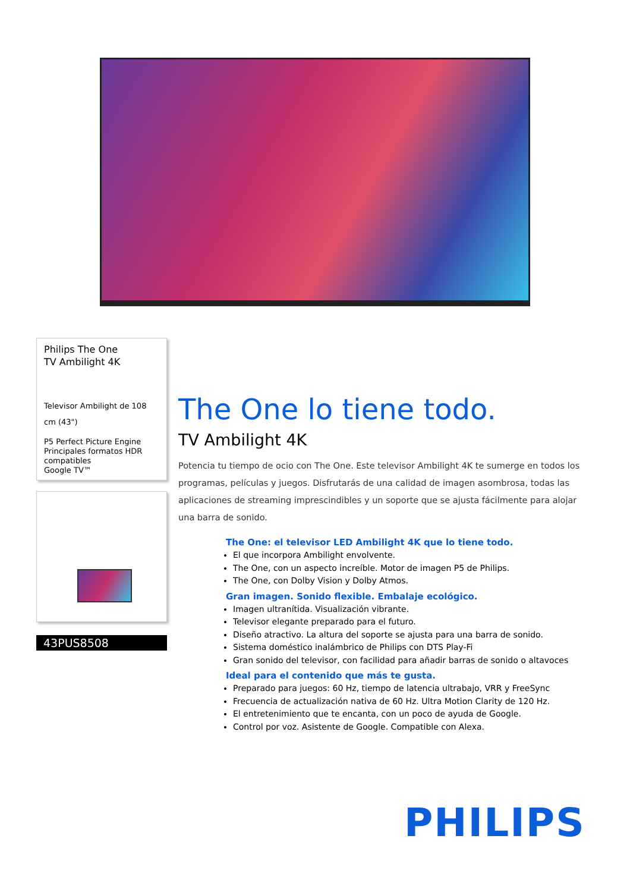Philips The One
TV Ambilight 4K
Televisor Ambilight de 108 cm (43")
P5 Perfect Picture Engine
Principales formatos HDR compatibles
Google TV™
43PUS8508
The One lo tiene todo.
TV Ambilight 4K
Potencia tu tiempo de ocio con The One. Este televisor Ambilight 4K te sumerge en todos los programas, películas y juegos. Disfrutarás de una calidad de imagen asombrosa, todas las aplicaciones de streaming imprescindibles y un soporte que se ajusta fácilmente para alojar una barra de sonido.
The One: el televisor LED Ambilight 4K que lo tiene todo.
El que incorpora Ambilight envolvente.
The One, con un aspecto increíble. Motor de imagen P5 de Philips.
The One, con Dolby Vision y Dolby Atmos.
Gran imagen. Sonido flexible. Embalaje ecológico.
Imagen ultranítida. Visualización vibrante.
Televisor elegante preparado para el futuro.
Diseño atractivo. La altura del soporte se ajusta para una barra de sonido.
Sistema doméstico inalámbrico de Philips con DTS Play-Fi
Gran sonido del televisor, con facilidad para añadir barras de sonido o altavoces
Ideal para el contenido que más te gusta.
Preparado para juegos: 60 Hz, tiempo de latencia ultrabajo, VRR y FreeSync
Frecuencia de actualización nativa de 60 Hz. Ultra Motion Clarity de 120 Hz.
El entretenimiento que te encanta, con un poco de ayuda de Google.
Control por voz. Asistente de Google. Compatible con Alexa.
PHILIPS